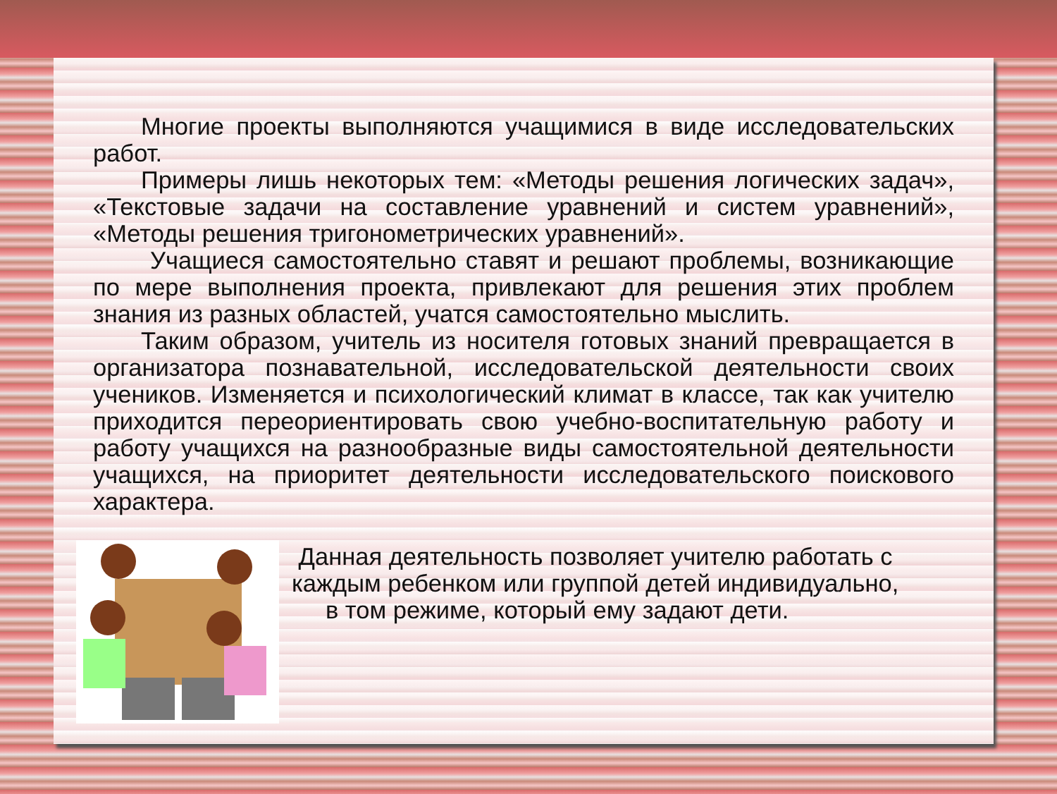Многие проекты выполняются учащимися в виде исследовательских работ.
Примеры лишь некоторых тем: «Методы решения логических задач», «Текстовые задачи на составление уравнений и систем уравнений», «Методы решения тригонометрических уравнений».
Учащиеся самостоятельно ставят и решают проблемы, возникающие по мере выполнения проекта, привлекают для решения этих проблем знания из разных областей, учатся самостоятельно мыслить.
Таким образом, учитель из носителя готовых знаний превращается в организатора познавательной, исследовательской деятельности своих учеников. Изменяется и психологический климат в классе, так как учителю приходится переориентировать свою учебно-воспитательную работу и работу учащихся на разнообразные виды самостоятельной деятельности учащихся, на приоритет деятельности исследовательского поискового характера.
Данная деятельность позволяет учителю работать с каждым ребенком или группой детей индивидуально,
в том режиме, который ему задают дети.